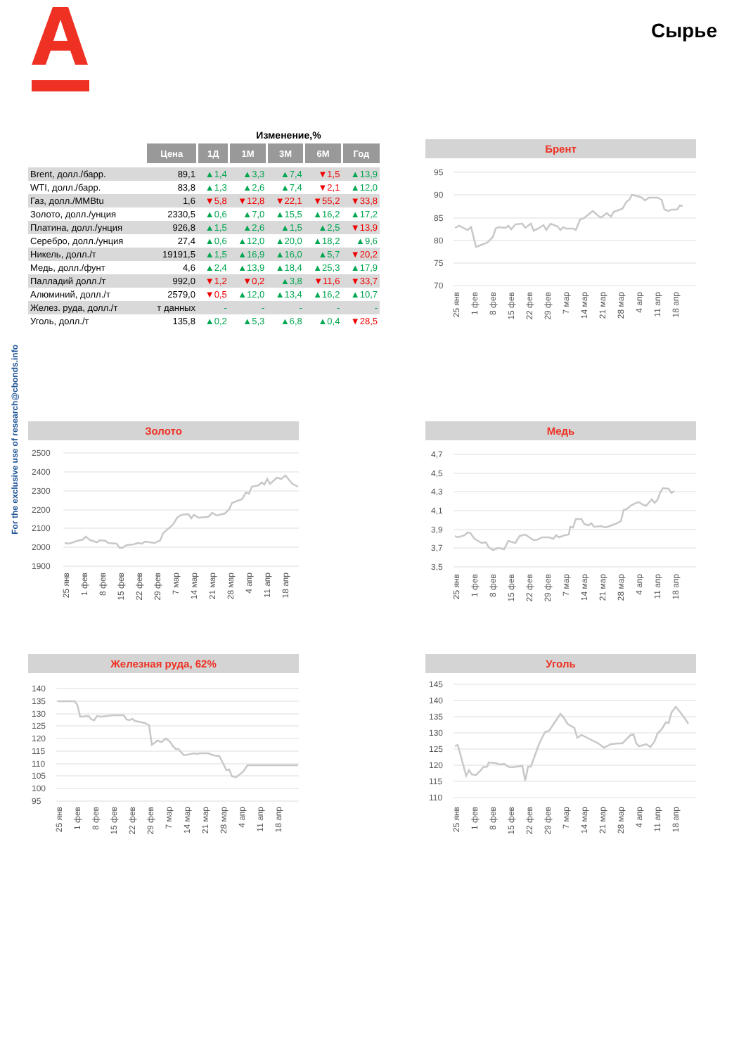For the exclusive use of research@cbonds.info
Сырье
| | | Изменение,% | | | | |
| | Цена | 1Д | 1М | 3М | 6М | Год |
| Brent, долл./барр. | 89,1 | ▲1,4 | ▲3,3 | ▲7,4 | ▼1,5 | ▲13,9 |
| WTI, долл./барр. | 83,8 | ▲1,3 | ▲2,6 | ▲7,4 | ▼2,1 | ▲12,0 |
| Газ, долл./MMBtu | 1,6 | ▼5,8 | ▼12,8 | ▼22,1 | ▼55,2 | ▼33,8 |
| Золото, долл./унция | 2330,5 | ▲0,6 | ▲7,0 | ▲15,5 | ▲16,2 | ▲17,2 |
| Платина, долл./унция | 926,8 | ▲1,5 | ▲2,6 | ▲1,5 | ▲2,5 | ▼13,9 |
| Серебро, долл./унция | 27,4 | ▲0,6 | ▲12,0 | ▲20,0 | ▲18,2 | ▲9,6 |
| Никель, долл./т | 19191,5 | ▲1,5 | ▲16,9 | ▲16,0 | ▲5,7 | ▼20,2 |
| Медь, долл./фунт | 4,6 | ▲2,4 | ▲13,9 | ▲18,4 | ▲25,3 | ▲17,9 |
| Палладий долл./т | 992,0 | ▼1,2 | ▼0,2 | ▲3,8 | ▼11,6 | ▼33,7 |
| Алюминий, долл./т | 2579,0 | ▼0,5 | ▲12,0 | ▲13,4 | ▲16,2 | ▲10,7 |
| Желез. руда, долл./т | т данных | - | - | - | - | - |
| Уголь, долл./т | 135,8 | ▲0,2 | ▲5,3 | ▲6,8 | ▲0,4 | ▼28,5 |
Брент
95
90
85
80
75
70
25 янв
1 фев
8 фев
15 фев
22 фев
29 фев
7 мар
14 мар
21 мар
28 мар
4 апр
11 апр
18 апр
Золото
2500
2400
2300
2200
2100
2000
1900
25 янв
1 фев
8 фев
15 фев
22 фев
29 фев
7 мар
14 мар
21 мар
28 мар
4 апр
11 апр
18 апр
Медь
4,7
4,5
4,3
4,1
3,9
3,7
3,5
25 янв
1 фев
8 фев
15 фев
22 фев
29 фев
7 мар
14 мар
21 мар
28 мар
4 апр
11 апр
18 апр
Железная руда, 62%
140
135
130
125
120
115
110
105
100
95
25 янв
1 фев
8 фев
15 фев
22 фев
29 фев
7 мар
14 мар
21 мар
28 мар
4 апр
11 апр
18 апр
Уголь
145
140
135
130
125
120
115
110
25 янв
1 фев
8 фев
15 фев
22 фев
29 фев
7 мар
14 мар
21 мар
28 мар
4 апр
11 апр
18 апр